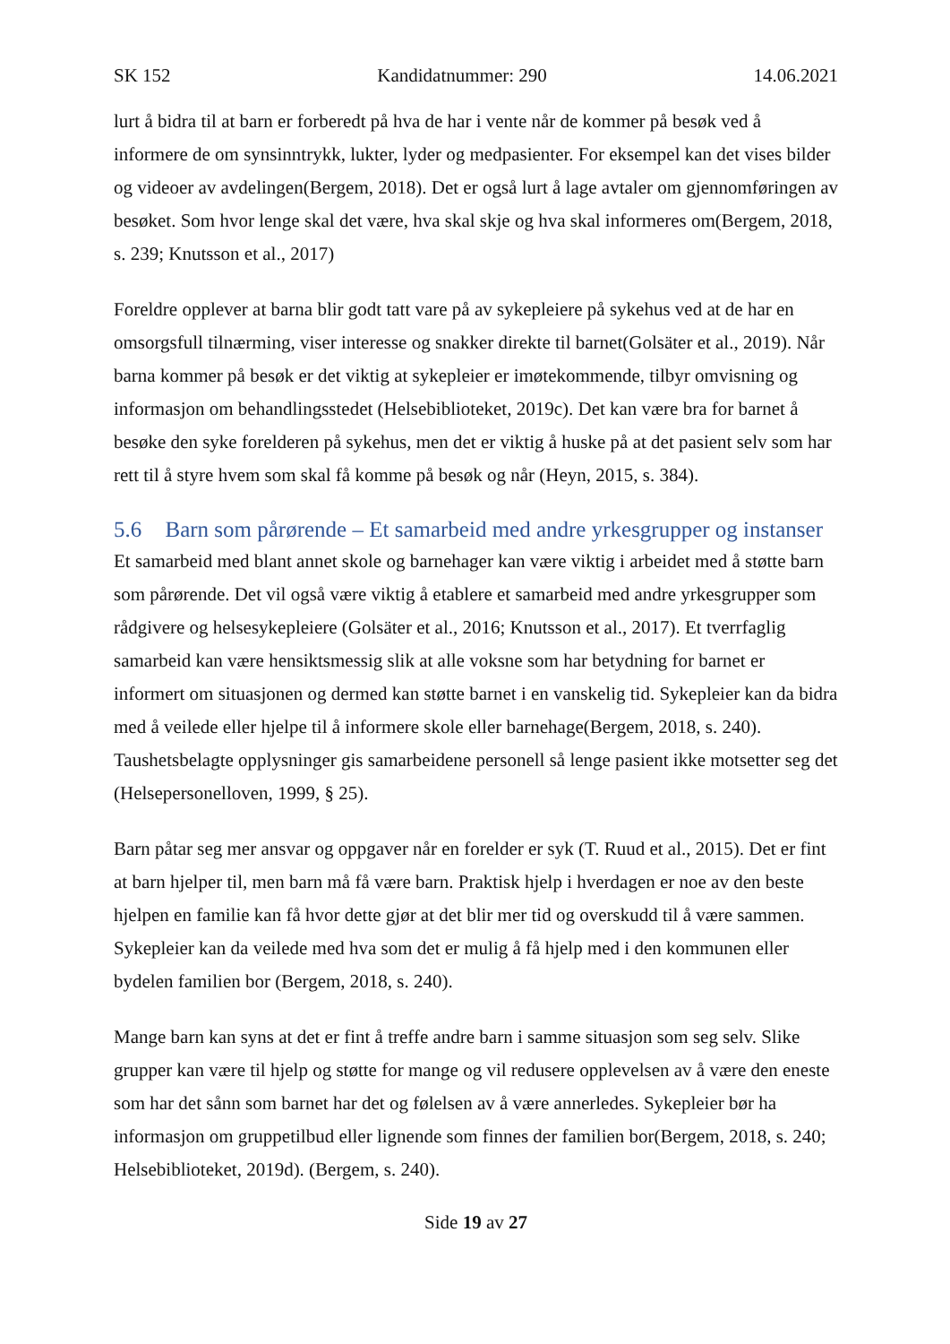SK 152 Kandidatnummer: 290 14.06.2021
lurt å bidra til at barn er forberedt på hva de har i vente når de kommer på besøk ved å informere de om synsinntrykk, lukter, lyder og medpasienter. For eksempel kan det vises bilder og videoer av avdelingen(Bergem, 2018). Det er også lurt å lage avtaler om gjennomføringen av besøket. Som hvor lenge skal det være, hva skal skje og hva skal informeres om(Bergem, 2018, s. 239; Knutsson et al., 2017)
Foreldre opplever at barna blir godt tatt vare på av sykepleiere på sykehus ved at de har en omsorgsfull tilnærming, viser interesse og snakker direkte til barnet(Golsäter et al., 2019). Når barna kommer på besøk er det viktig at sykepleier er imøtekommende, tilbyr omvisning og informasjon om behandlingsstedet (Helsebiblioteket, 2019c). Det kan være bra for barnet å besøke den syke forelderen på sykehus, men det er viktig å huske på at det pasient selv som har rett til å styre hvem som skal få komme på besøk og når (Heyn, 2015, s. 384).
5.6 Barn som pårørende – Et samarbeid med andre yrkesgrupper og instanser
Et samarbeid med blant annet skole og barnehager kan være viktig i arbeidet med å støtte barn som pårørende. Det vil også være viktig å etablere et samarbeid med andre yrkesgrupper som rådgivere og helsesykepleiere (Golsäter et al., 2016; Knutsson et al., 2017). Et tverrfaglig samarbeid kan være hensiktsmessig slik at alle voksne som har betydning for barnet er informert om situasjonen og dermed kan støtte barnet i en vanskelig tid. Sykepleier kan da bidra med å veilede eller hjelpe til å informere skole eller barnehage(Bergem, 2018, s. 240). Taushetsbelagte opplysninger gis samarbeidene personell så lenge pasient ikke motsetter seg det (Helsepersonelloven, 1999, § 25).
Barn påtar seg mer ansvar og oppgaver når en forelder er syk (T. Ruud et al., 2015). Det er fint at barn hjelper til, men barn må få være barn. Praktisk hjelp i hverdagen er noe av den beste hjelpen en familie kan få hvor dette gjør at det blir mer tid og overskudd til å være sammen. Sykepleier kan da veilede med hva som det er mulig å få hjelp med i den kommunen eller bydelen familien bor (Bergem, 2018, s. 240).
Mange barn kan syns at det er fint å treffe andre barn i samme situasjon som seg selv. Slike grupper kan være til hjelp og støtte for mange og vil redusere opplevelsen av å være den eneste som har det sånn som barnet har det og følelsen av å være annerledes. Sykepleier bør ha informasjon om gruppetilbud eller lignende som finnes der familien bor(Bergem, 2018, s. 240; Helsebiblioteket, 2019d). (Bergem, s. 240).
Side 19 av 27